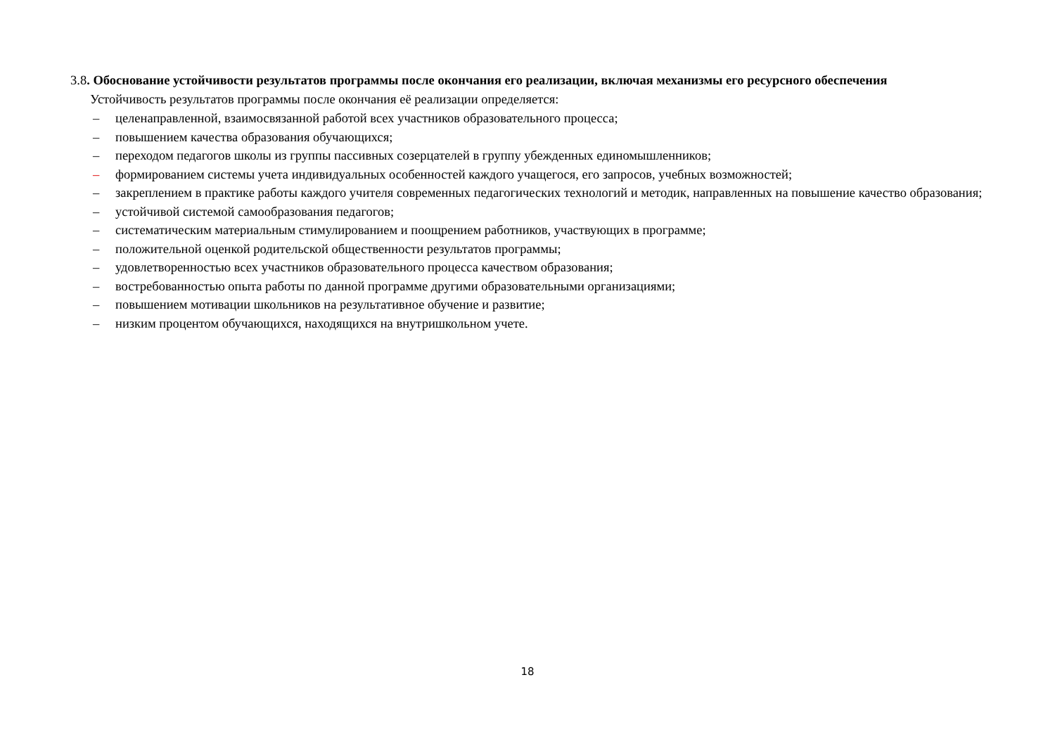3.8. Обоснование устойчивости результатов программы после окончания его реализации, включая механизмы его ресурсного обеспечения
Устойчивость результатов программы после окончания её реализации определяется:
– целенаправленной, взаимосвязанной работой всех участников образовательного процесса;
– повышением качества образования обучающихся;
– переходом педагогов школы из группы пассивных созерцателей в группу убежденных единомышленников;
– формированием системы учета индивидуальных особенностей каждого учащегося, его запросов, учебных возможностей;
– закреплением в практике работы каждого учителя современных педагогических технологий и методик, направленных на повышение качество образования;
– устойчивой системой самообразования педагогов;
– систематическим материальным стимулированием и поощрением работников, участвующих в программе;
– положительной оценкой родительской общественности результатов программы;
– удовлетворенностью всех участников образовательного процесса качеством образования;
– востребованностью опыта работы по данной программе другими образовательными организациями;
– повышением мотивации школьников на результативное обучение и развитие;
– низким процентом обучающихся, находящихся на внутришкольном учете.
18